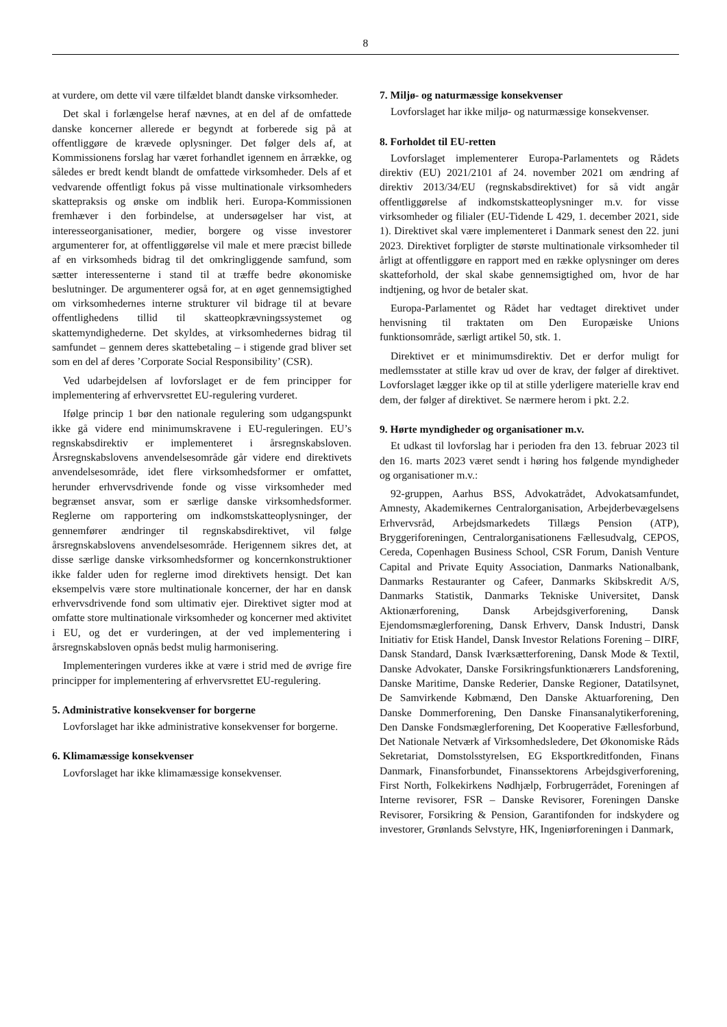8
at vurdere, om dette vil være tilfældet blandt danske virksomheder.
Det skal i forlængelse heraf nævnes, at en del af de omfattede danske koncerner allerede er begyndt at forberede sig på at offentliggøre de krævede oplysninger. Det følger dels af, at Kommissionens forslag har været forhandlet igennem en årrække, og således er bredt kendt blandt de omfattede virksomheder. Dels af et vedvarende offentligt fokus på visse multinationale virksomheders skattepraksis og ønske om indblik heri. Europa-Kommissionen fremhæver i den forbindelse, at undersøgelser har vist, at interesseorganisationer, medier, borgere og visse investorer argumenterer for, at offentliggørelse vil male et mere præcist billede af en virksomheds bidrag til det omkringliggende samfund, som sætter interessenterne i stand til at træffe bedre økonomiske beslutninger. De argumenterer også for, at en øget gennemsigtighed om virksomhedernes interne strukturer vil bidrage til at bevare offentlighedens tillid til skatteopkrævningssystemet og skattemyndighederne. Det skyldes, at virksomhedernes bidrag til samfundet – gennem deres skattebetaling – i stigende grad bliver set som en del af deres ’Corporate Social Responsibility’ (CSR).
Ved udarbejdelsen af lovforslaget er de fem principper for implementering af erhvervsrettet EU-regulering vurderet.
Ifølge princip 1 bør den nationale regulering som udgangspunkt ikke gå videre end minimumskravene i EU-reguleringen. EU’s regnskabsdirektiv er implementeret i årsregnskabsloven. Årsregnskabslovens anvendelsesområde går videre end direktivets anvendelsesområde, idet flere virksomhedsformer er omfattet, herunder erhvervsdrivende fonde og visse virksomheder med begrænset ansvar, som er særlige danske virksomhedsformer. Reglerne om rapportering om indkomstskatteoplysninger, der gennemfører ændringer til regnskabsdirektivet, vil følge årsregnskabslovens anvendelsesområde. Herigennem sikres det, at disse særlige danske virksomhedsformer og koncernkonstruktioner ikke falder uden for reglerne imod direktivets hensigt. Det kan eksempelvis være store multinationale koncerner, der har en dansk erhvervsdrivende fond som ultimativ ejer. Direktivet sigter mod at omfatte store multinationale virksomheder og koncerner med aktivitet i EU, og det er vurderingen, at der ved implementering i årsregnskabsloven opnås bedst mulig harmonisering.
Implementeringen vurderes ikke at være i strid med de øvrige fire principper for implementering af erhvervsrettet EU-regulering.
5. Administrative konsekvenser for borgerne
Lovforslaget har ikke administrative konsekvenser for borgerne.
6. Klimamæssige konsekvenser
Lovforslaget har ikke klimamæssige konsekvenser.
7. Miljø- og naturmæssige konsekvenser
Lovforslaget har ikke miljø- og naturmæssige konsekvenser.
8. Forholdet til EU-retten
Lovforslaget implementerer Europa-Parlamentets og Rådets direktiv (EU) 2021/2101 af 24. november 2021 om ændring af direktiv 2013/34/EU (regnskabsdirektivet) for så vidt angår offentliggørelse af indkomstskatteoplysninger m.v. for visse virksomheder og filialer (EU-Tidende L 429, 1. december 2021, side 1). Direktivet skal være implementeret i Danmark senest den 22. juni 2023. Direktivet forpligter de største multinationale virksomheder til årligt at offentliggøre en rapport med en række oplysninger om deres skatteforhold, der skal skabe gennemsigtighed om, hvor de har indtjening, og hvor de betaler skat.
Europa-Parlamentet og Rådet har vedtaget direktivet under henvisning til traktaten om Den Europæiske Unions funktionsområde, særligt artikel 50, stk. 1.
Direktivet er et minimumsdirektiv. Det er derfor muligt for medlemsstater at stille krav ud over de krav, der følger af direktivet. Lovforslaget lægger ikke op til at stille yderligere materielle krav end dem, der følger af direktivet. Se nærmere herom i pkt. 2.2.
9. Hørte myndigheder og organisationer m.v.
Et udkast til lovforslag har i perioden fra den 13. februar 2023 til den 16. marts 2023 været sendt i høring hos følgende myndigheder og organisationer m.v.:
92-gruppen, Aarhus BSS, Advokatrådet, Advokatsamfundet, Amnesty, Akademikernes Centralorganisation, Arbejderbevægelsens Erhvervsråd, Arbejdsmarkedets Tillægs Pension (ATP), Bryggeriforeningen, Centralorganisationens Fællesudvalg, CEPOS, Cereda, Copenhagen Business School, CSR Forum, Danish Venture Capital and Private Equity Association, Danmarks Nationalbank, Danmarks Restauranter og Cafeer, Danmarks Skibskredit A/S, Danmarks Statistik, Danmarks Tekniske Universitet, Dansk Aktionærforening, Dansk Arbejdsgiverforening, Dansk Ejendomsmæglerforening, Dansk Erhverv, Dansk Industri, Dansk Initiativ for Etisk Handel, Dansk Investor Relations Forening – DIRF, Dansk Standard, Dansk Iværksætterforening, Dansk Mode & Textil, Danske Advokater, Danske Forsikringsfunktionærers Landsforening, Danske Maritime, Danske Rederier, Danske Regioner, Datatilsynet, De Samvirkende Købmænd, Den Danske Aktuarforening, Den Danske Dommerforening, Den Danske Finansanalytikerforening, Den Danske Fondsmæglerforening, Det Kooperative Fællesforbund, Det Nationale Netværk af Virksomhedsledere, Det Økonomiske Råds Sekretariat, Domstolsstyrelsen, EG Eksportkreditfonden, Finans Danmark, Finansforbundet, Finanssektorens Arbejdsgiverforening, First North, Folkekirkens Nødhjælp, Forbrugerrådet, Foreningen af Interne revisorer, FSR – Danske Revisorer, Foreningen Danske Revisorer, Forsikring & Pension, Garantifonden for indskydere og investorer, Grønlands Selvstyre, HK, Ingeniørforeningen i Danmark,